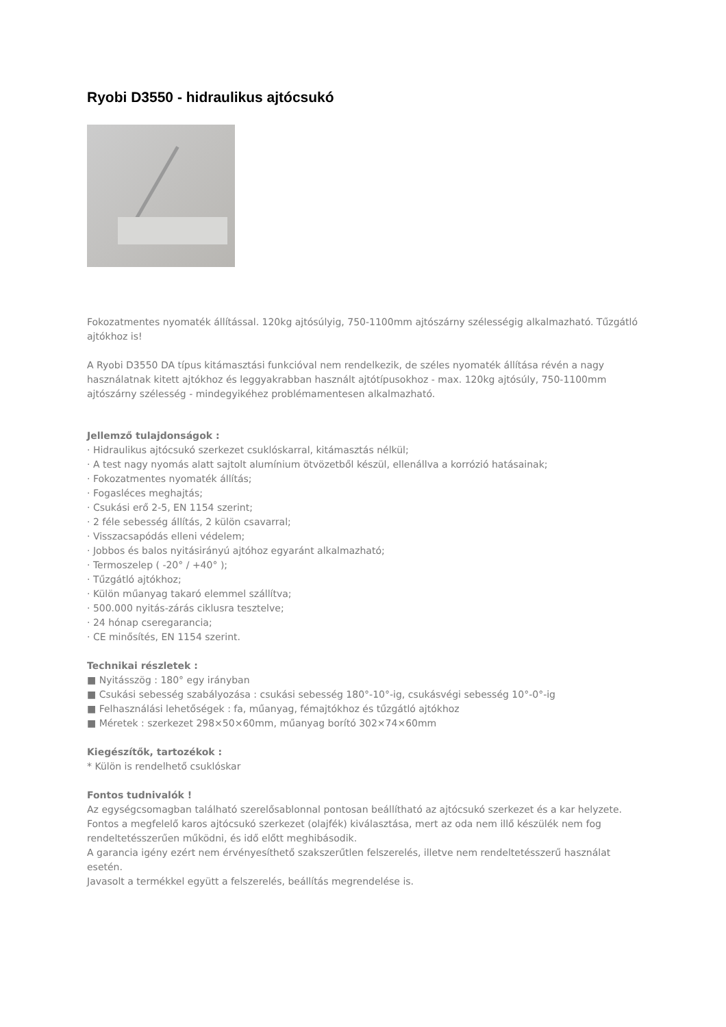Ryobi D3550 - hidraulikus ajtócsukó
Fokozatmentes nyomaték állítással. 120kg ajtósúlyig, 750-1100mm ajtószárny szélességig alkalmazható. Tűzgátló ajtókhoz is!
A Ryobi D3550 DA típus kitámasztási funkcióval nem rendelkezik, de széles nyomaték állítása révén a nagy használatnak kitett ajtókhoz és leggyakrabban használt ajtótípusokhoz - max. 120kg ajtósúly, 750-1100mm ajtószárny szélesség - mindegyikéhez problémamentesen alkalmazható.
Jellemző tulajdonságok :
· Hidraulikus ajtócsukó szerkezet csuklóskarral, kitámasztás nélkül;
· A test nagy nyomás alatt sajtolt alumínium ötvözetből készül, ellenállva a korrózió hatásainak;
· Fokozatmentes nyomaték állítás;
· Fogasléces meghajtás;
· Csukási erő 2-5, EN 1154 szerint;
· 2 féle sebesség állítás, 2 külön csavarral;
· Visszacsapódás elleni védelem;
· Jobbos és balos nyitásirányú ajtóhoz egyaránt alkalmazható;
· Termoszelep ( -20° / +40° );
· Tűzgátló ajtókhoz;
· Külön műanyag takaró elemmel szállítva;
· 500.000 nyitás-zárás ciklusra tesztelve;
· 24 hónap cseregarancia;
· CE minősítés, EN 1154 szerint.
Technikai részletek :
■ Nyitásszög : 180° egy irányban
■ Csukási sebesség szabályozása : csukási sebesség 180°-10°-ig, csukásvégi sebesség 10°-0°-ig
■ Felhasználási lehetőségek : fa, műanyag, fémajtókhoz és tűzgátló ajtókhoz
■ Méretek : szerkezet 298×50×60mm, műanyag borító 302×74×60mm
Kiegészítők, tartozékok :
* Külön is rendelhető csuklóskar
Fontos tudnivalók !
Az egységcsomagban található szerelősablonnal pontosan beállítható az ajtócsukó szerkezet és a kar helyzete.
Fontos a megfelelő karos ajtócsukó szerkezet (olajfék) kiválasztása, mert az oda nem illő készülék nem fog rendeltetésszerűen működni, és idő előtt meghibásodik.
A garancia igény ezért nem érvényesíthető szakszerűtlen felszerelés, illetve nem rendeltetésszerű használat esetén.
Javasolt a termékkel együtt a felszerelés, beállítás megrendelése is.